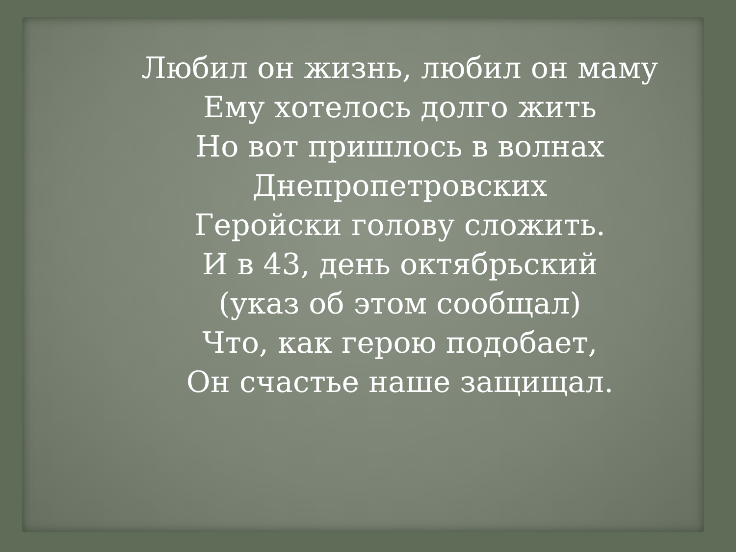Любил он жизнь, любил он маму
Ему хотелось долго жить
Но вот пришлось в волнах Днепропетровских
Геройски голову сложить.
И в 43, день октябрьский
(указ об этом сообщал)
Что, как герою подобает,
Он счастье наше защищал.